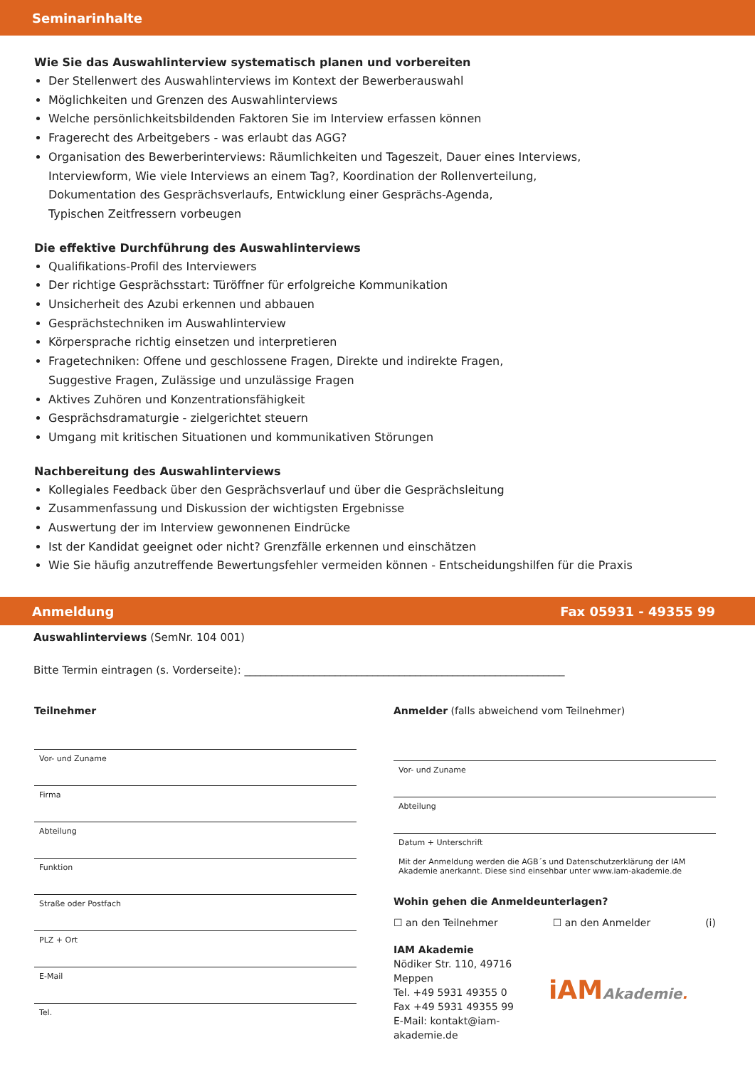Seminarinhalte
Wie Sie das Auswahlinterview systematisch planen und vorbereiten
Der Stellenwert des Auswahlinterviews im Kontext der Bewerberauswahl
Möglichkeiten und Grenzen des Auswahlinterviews
Welche persönlichkeitsbildenden Faktoren Sie im Interview erfassen können
Fragerecht des Arbeitgebers - was erlaubt das AGG?
Organisation des Bewerberinterviews: Räumlichkeiten und Tageszeit, Dauer eines Interviews,
Interviewform, Wie viele Interviews an einem Tag?, Koordination der Rollenverteilung,
Dokumentation des Gesprächsverlaufs, Entwicklung einer Gesprächs-Agenda,
Typischen Zeitfressern vorbeugen
Die effektive Durchführung des Auswahlinterviews
Qualifikations-Profil des Interviewers
Der richtige Gesprächsstart: Türöffner für erfolgreiche Kommunikation
Unsicherheit des Azubi erkennen und abbauen
Gesprächstechniken im Auswahlinterview
Körpersprache richtig einsetzen und interpretieren
Fragetechniken: Offene und geschlossene Fragen, Direkte und indirekte Fragen,
Suggestive Fragen, Zulässige und unzulässige Fragen
Aktives Zuhören und Konzentrationsfähigkeit
Gesprächsdramaturgie - zielgerichtet steuern
Umgang mit kritischen Situationen und kommunikativen Störungen
Nachbereitung des Auswahlinterviews
Kollegiales Feedback über den Gesprächsverlauf und über die Gesprächsleitung
Zusammenfassung und Diskussion der wichtigsten Ergebnisse
Auswertung der im Interview gewonnenen Eindrücke
Ist der Kandidat geeignet oder nicht? Grenzfälle erkennen und einschätzen
Wie Sie häufig anzutreffende Bewertungsfehler vermeiden können - Entscheidungshilfen für die Praxis
Anmeldung Fax 05931 - 49355 99
Auswahlinterviews (SemNr. 104 001)
Bitte Termin eintragen (s. Vorderseite): ____________________________________________________________
Teilnehmer
Vor- und Zuname
Firma
Abteilung
Funktion
Straße oder Postfach
PLZ + Ort
E-Mail
Tel.
Anmelder (falls abweichend vom Teilnehmer)
Vor- und Zuname
Abteilung
Datum + Unterschrift
Mit der Anmeldung werden die AGB´s und Datenschutzerklärung der IAM Akademie anerkannt. Diese sind einsehbar unter www.iam-akademie.de
Wohin gehen die Anmeldeunterlagen?
☐ an den Teilnehmer ☐ an den Anmelder (i)
IAM Akademie
Nödiker Str. 110, 49716 Meppen
Tel. +49 5931 49355 0
Fax +49 5931 49355 99
E-Mail: kontakt@iam-akademie.de
iAM Akademie.